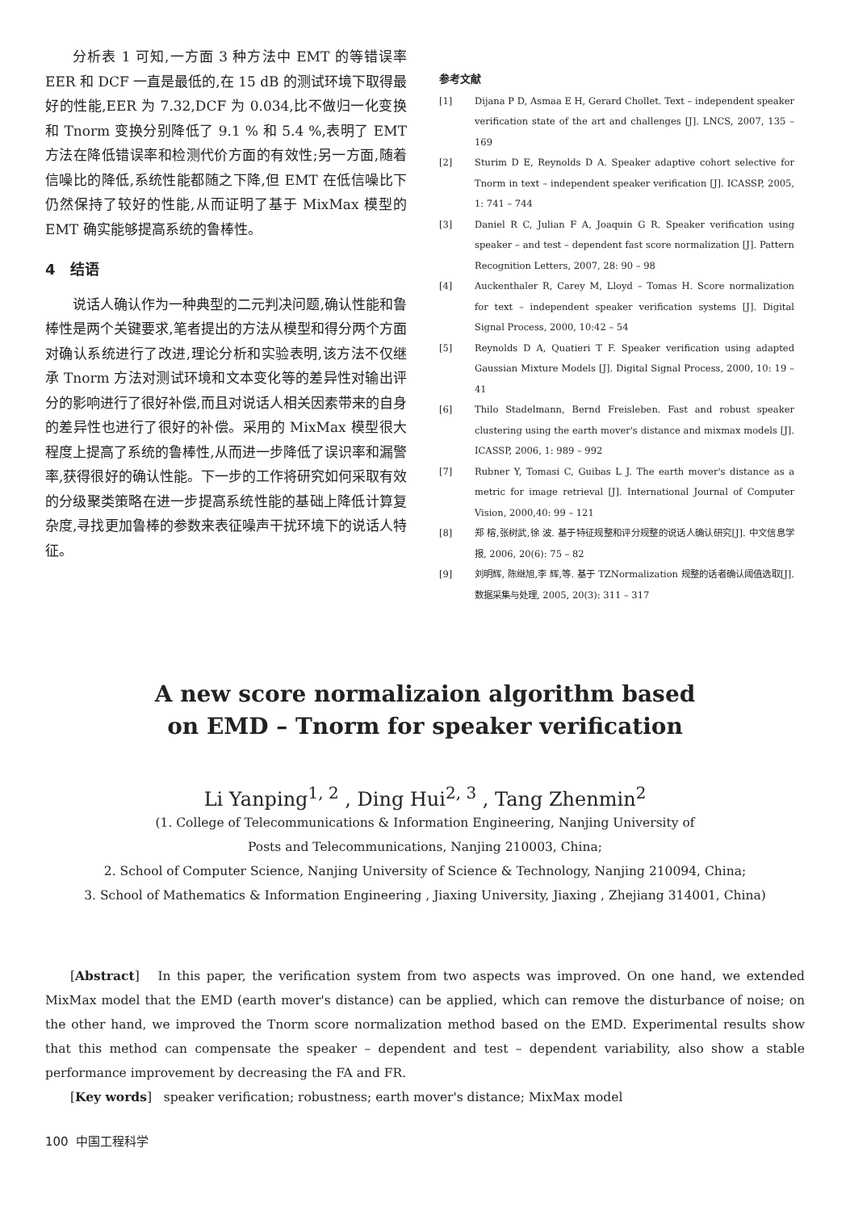分析表 1 可知,一方面 3 种方法中 EMT 的等错误率 EER 和 DCF 一直是最低的,在 15 dB 的测试环境下取得最好的性能,EER 为 7.32,DCF 为 0.034,比不做归一化变换和 Tnorm 变换分别降低了 9.1 % 和 5.4 %,表明了 EMT 方法在降低错误率和检测代价方面的有效性;另一方面,随着信噪比的降低,系统性能都随之下降,但 EMT 在低信噪比下仍然保持了较好的性能,从而证明了基于 MixMax 模型的 EMT 确实能够提高系统的鲁棒性。
4 结语
说话人确认作为一种典型的二元判决问题,确认性能和鲁棒性是两个关键要求,笔者提出的方法从模型和得分两个方面对确认系统进行了改进,理论分析和实验表明,该方法不仅继承 Tnorm 方法对测试环境和文本变化等的差异性对输出评分的影响进行了很好补偿,而且对说话人相关因素带来的自身的差异性也进行了很好的补偿。采用的 MixMax 模型很大程度上提高了系统的鲁棒性,从而进一步降低了误识率和漏警率,获得很好的确认性能。下一步的工作将研究如何采取有效的分级聚类策略在进一步提高系统性能的基础上降低计算复杂度,寻找更加鲁棒的参数来表征噪声干扰环境下的说话人特征。
参考文献
[1] Dijana P D, Asmaa E H, Gerard Chollet. Text – independent speaker verification state of the art and challenges [J]. LNCS, 2007, 135 – 169
[2] Sturim D E, Reynolds D A. Speaker adaptive cohort selective for Tnorm in text – independent speaker verification [J]. ICASSP, 2005, 1: 741 – 744
[3] Daniel R C, Julian F A, Joaquin G R. Speaker verification using speaker – and test – dependent fast score normalization [J]. Pattern Recognition Letters, 2007, 28: 90 – 98
[4] Auckenthaler R, Carey M, Lloyd – Tomas H. Score normalization for text – independent speaker verification systems [J]. Digital Signal Process, 2000, 10:42 – 54
[5] Reynolds D A, Quatieri T F. Speaker verification using adapted Gaussian Mixture Models [J]. Digital Signal Process, 2000, 10: 19 – 41
[6] Thilo Stadelmann, Bernd Freisleben. Fast and robust speaker clustering using the earth mover's distance and mixmax models [J]. ICASSP, 2006, 1: 989 – 992
[7] Rubner Y, Tomasi C, Guibas L J. The earth mover's distance as a metric for image retrieval [J]. International Journal of Computer Vision, 2000,40: 99 – 121
[8] 郑 榕,张树武,徐 波. 基于特征规整和评分规整的说话人确认研究[J]. 中文信息学报, 2006, 20(6): 75 – 82
[9] 刘明辉, 陈继旭,李 辉,等. 基于 TZNormalization 规整的话者确认阈值选取[J]. 数据采集与处理, 2005, 20(3): 311 – 317
A new score normalizaion algorithm based
on EMD – Tnorm for speaker verification
Li Yanping<sup>1, 2</sup> , Ding Hui<sup>2, 3</sup> , Tang Zhenmin<sup>2</sup>
(1. College of Telecommunications & Information Engineering, Nanjing University of
Posts and Telecommunications, Nanjing 210003, China;
2. School of Computer Science, Nanjing University of Science & Technology, Nanjing 210094, China;
3. School of Mathematics & Information Engineering , Jiaxing University, Jiaxing , Zhejiang 314001, China)
[Abstract] In this paper, the verification system from two aspects was improved. On one hand, we extended MixMax model that the EMD (earth mover's distance) can be applied, which can remove the disturbance of noise; on the other hand, we improved the Tnorm score normalization method based on the EMD. Experimental results show that this method can compensate the speaker – dependent and test – dependent variability, also show a stable performance improvement by decreasing the FA and FR.
[Key words] speaker verification; robustness; earth mover's distance; MixMax model
100 中国工程科学